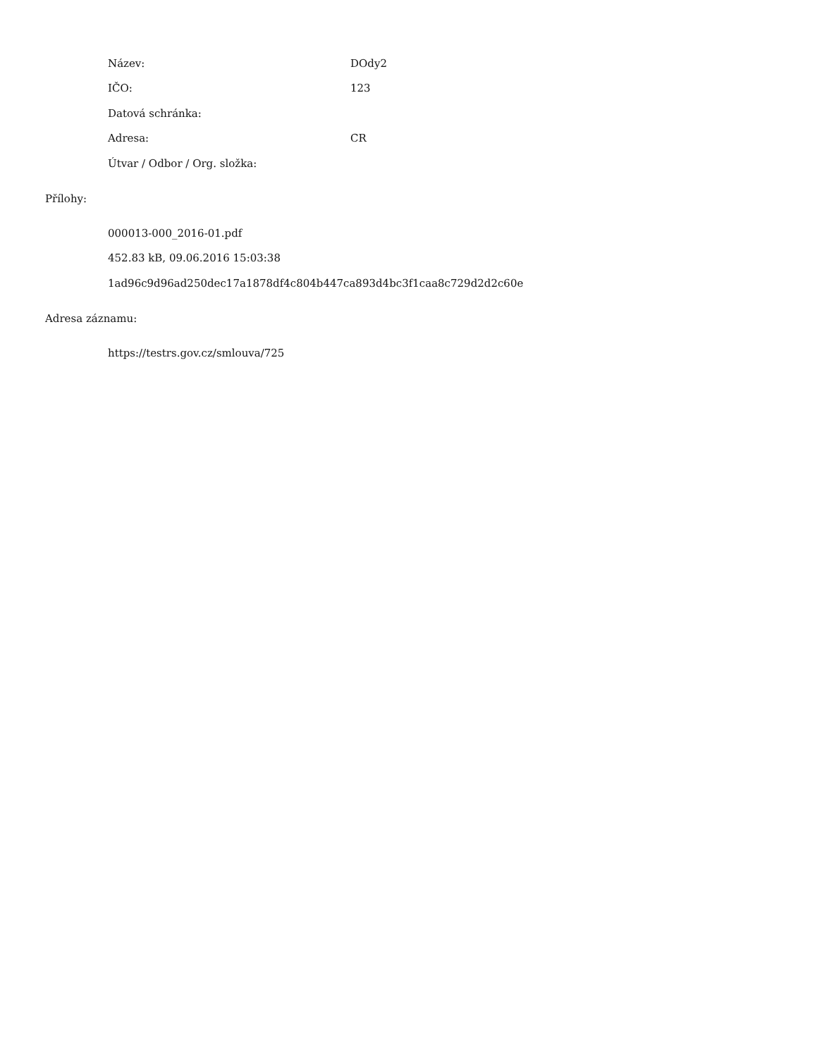| Název: | DOdy2 |
| IČO: | 123 |
| Datová schránka: | |
| Adresa: | CR |
| Útvar / Odbor / Org. složka: | |
Přílohy:
000013-000_2016-01.pdf
452.83 kB, 09.06.2016 15:03:38
1ad96c9d96ad250dec17a1878df4c804b447ca893d4bc3f1caa8c729d2d2c60e
Adresa záznamu:
https://testrs.gov.cz/smlouva/725